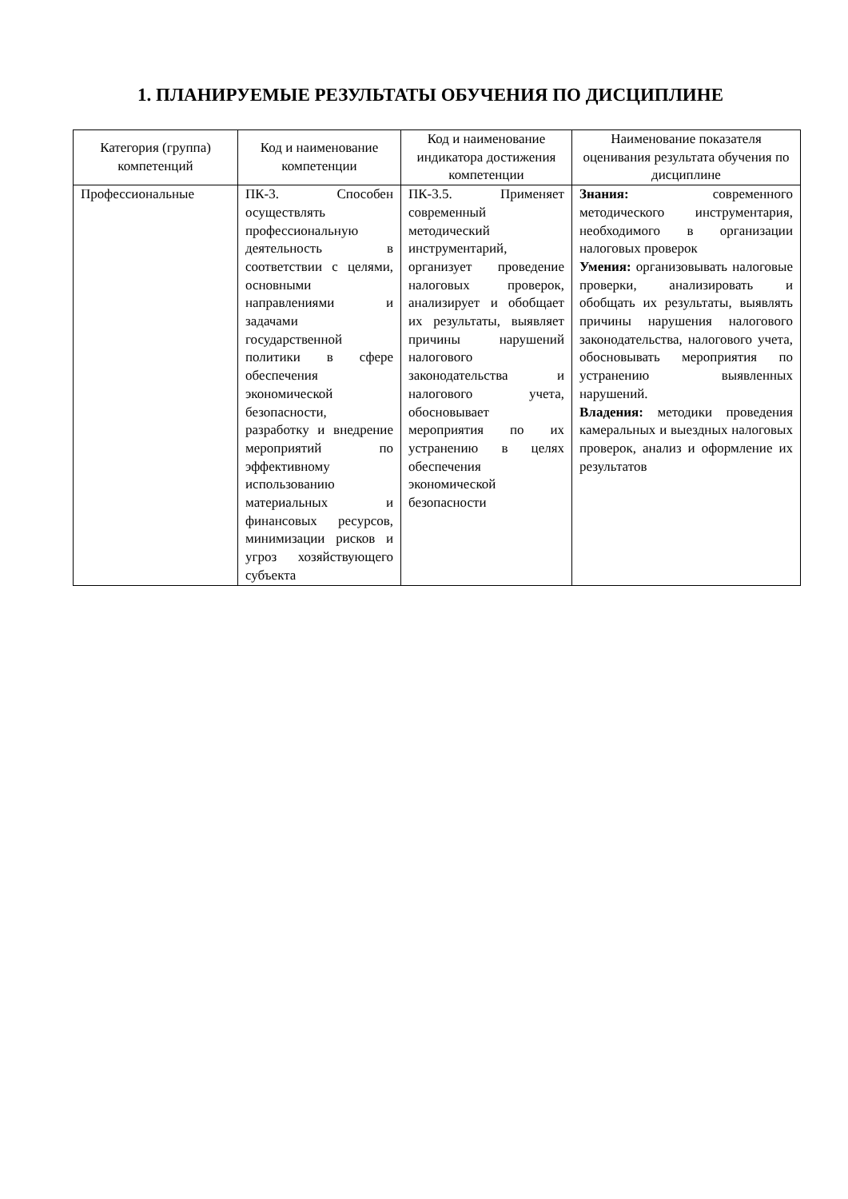1. ПЛАНИРУЕМЫЕ РЕЗУЛЬТАТЫ ОБУЧЕНИЯ ПО ДИСЦИПЛИНЕ
| Категория (группа) компетенций | Код и наименование компетенции | Код и наименование индикатора достижения компетенции | Наименование показателя оценивания результата обучения по дисциплине |
| --- | --- | --- | --- |
| Профессиональные | ПК-3. Способен осуществлять профессиональную деятельность в соответствии с целями, основными направлениями и задачами государственной политики в сфере обеспечения экономической безопасности, разработку и внедрение мероприятий по эффективному использованию материальных и финансовых ресурсов, минимизации рисков и угроз хозяйствующего субъекта | ПК-3.5. Применяет современный методический инструментарий, организует проведение налоговых проверок, анализирует и обобщает их результаты, выявляет причины нарушений налогового законодательства и налогового учета, обосновывает мероприятия по их устранению в целях обеспечения экономической безопасности | Знания: современного методического инструментария, необходимого в организации налоговых проверок Умения: организовывать налоговые проверки, анализировать и обобщать их результаты, выявлять причины нарушения налогового законодательства, налогового учета, обосновывать мероприятия по устранению выявленных нарушений. Владения: методики проведения камеральных и выездных налоговых проверок, анализ и оформление их результатов |